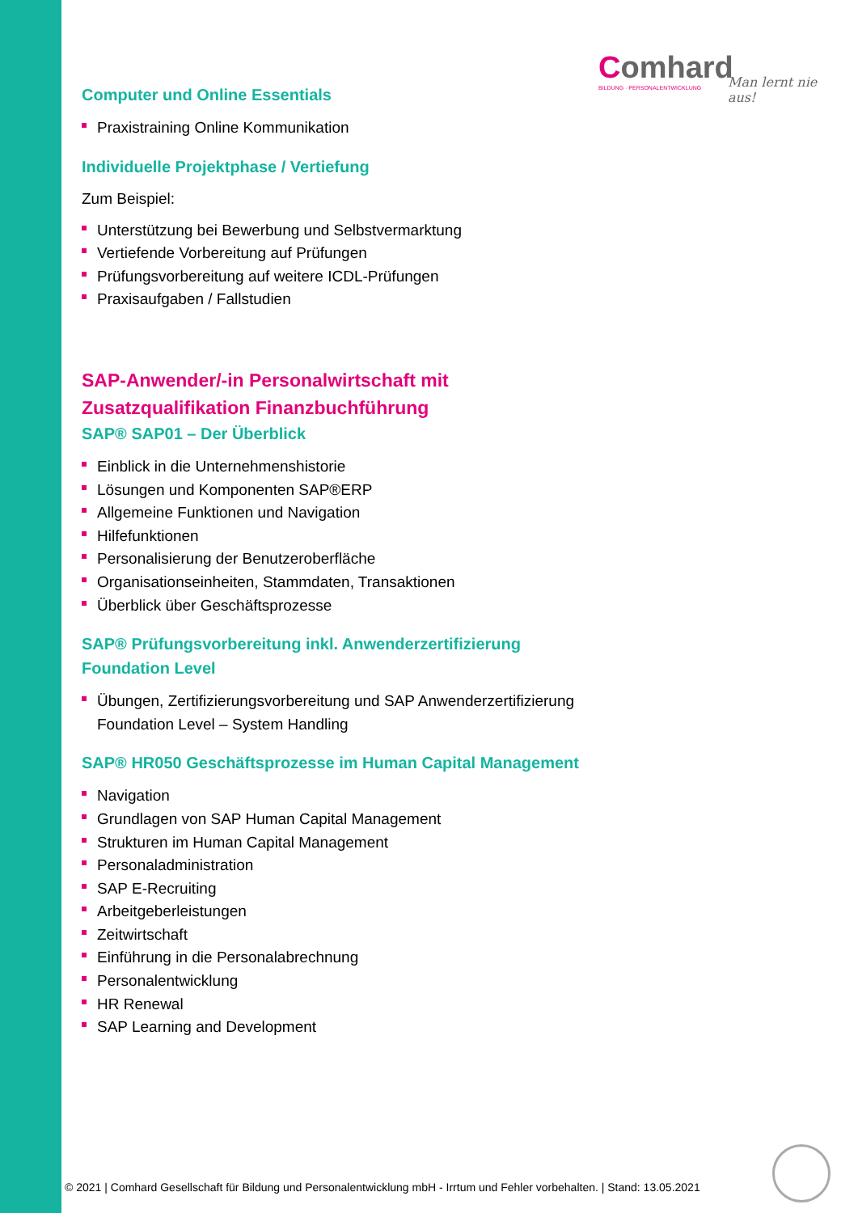Comhard
BILDUNG · PERSONALENTWICKLUNG
Man lernt nie aus!
Computer und Online Essentials
Praxistraining Online Kommunikation
Individuelle Projektphase / Vertiefung
Zum Beispiel:
Unterstützung bei Bewerbung und Selbstvermarktung
Vertiefende Vorbereitung auf Prüfungen
Prüfungsvorbereitung auf weitere ICDL-Prüfungen
Praxisaufgaben / Fallstudien
SAP-Anwender/-in Personalwirtschaft mit Zusatzqualifikation Finanzbuchführung
SAP® SAP01 – Der Überblick
Einblick in die Unternehmenshistorie
Lösungen und Komponenten SAP®ERP
Allgemeine Funktionen und Navigation
Hilfefunktionen
Personalisierung der Benutzeroberfläche
Organisationseinheiten, Stammdaten, Transaktionen
Überblick über Geschäftsprozesse
SAP® Prüfungsvorbereitung inkl. Anwenderzertifizierung Foundation Level
Übungen, Zertifizierungsvorbereitung und SAP Anwenderzertifizierung Foundation Level – System Handling
SAP® HR050 Geschäftsprozesse im Human Capital Management
Navigation
Grundlagen von SAP Human Capital Management
Strukturen im Human Capital Management
Personaladministration
SAP E-Recruiting
Arbeitgeberleistungen
Zeitwirtschaft
Einführung in die Personalabrechnung
Personalentwicklung
HR Renewal
SAP Learning and Development
© 2021 | Comhard Gesellschaft für Bildung und Personalentwicklung mbH - Irrtum und Fehler vorbehalten. | Stand: 13.05.2021